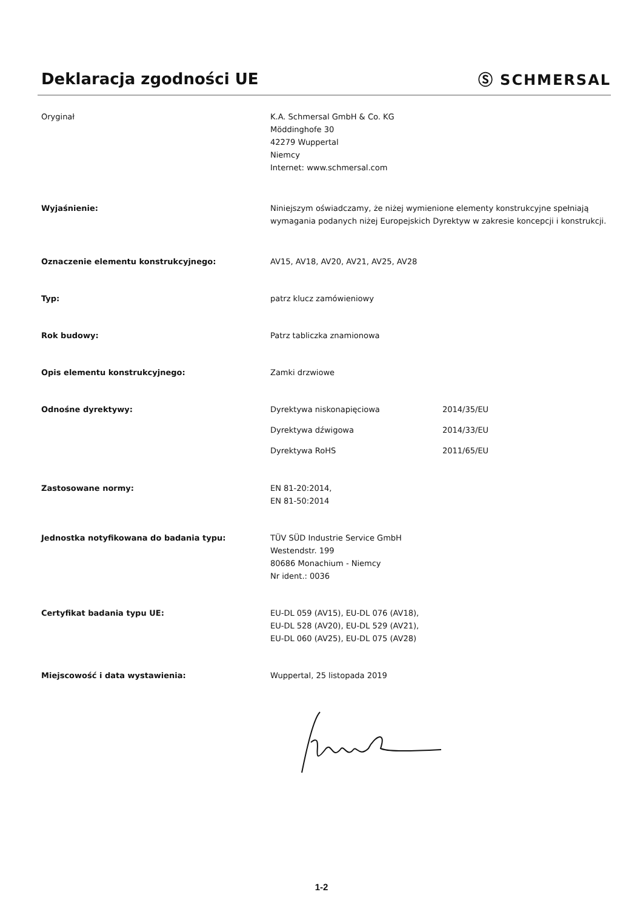Deklaracja zgodności UE Ⓢ SCHMERSAL
Oryginał K.A. Schmersal GmbH & Co. KG
Möddinghofe 30
42279 Wuppertal
Niemcy
Internet: www.schmersal.com
Wyjaśnienie: Niniejszym oświadczamy, że niżej wymienione elementy konstrukcyjne spełniają wymagania podanych niżej Europejskich Dyrektyw w zakresie koncepcji i konstrukcji.
Oznaczenie elementu konstrukcyjnego: AV15, AV18, AV20, AV21, AV25, AV28
Typ: patrz klucz zamówieniowy
Rok budowy: Patrz tabliczka znamionowa
Opis elementu konstrukcyjnego: Zamki drzwiowe
Odnośne dyrektywy: Dyrektywa niskonapięciowa 2014/35/EU
Dyrektywa dźwigowa 2014/33/EU
Dyrektywa RoHS 2011/65/EU
Zastosowane normy: EN 81-20:2014,
EN 81-50:2014
Jednostka notyfikowana do badania typu: TÜV SÜD Industrie Service GmbH
Westendstr. 199
80686 Monachium - Niemcy
Nr ident.: 0036
Certyfikat badania typu UE: EU-DL 059 (AV15), EU-DL 076 (AV18),
EU-DL 528 (AV20), EU-DL 529 (AV21),
EU-DL 060 (AV25), EU-DL 075 (AV28)
Miejscowość i data wystawienia: Wuppertal, 25 listopada 2019
1-2